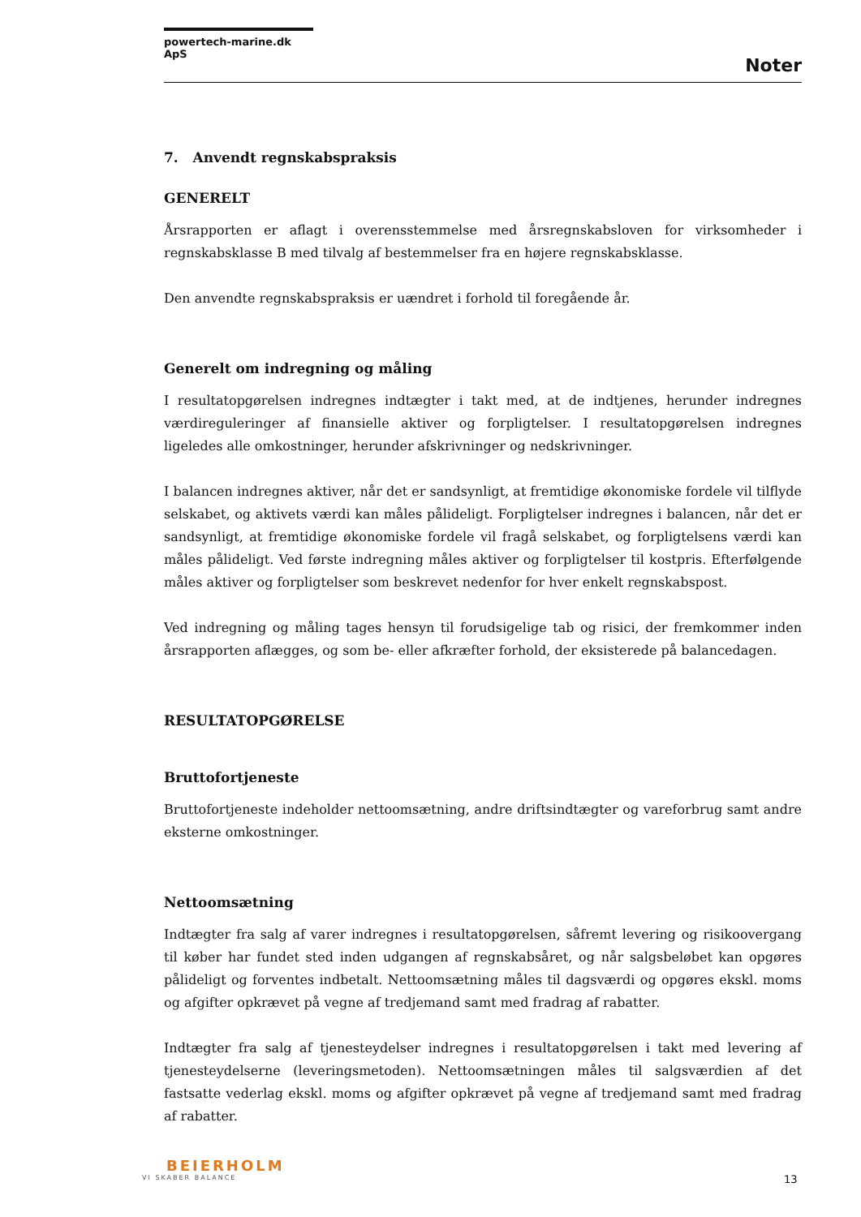powertech-marine.dk ApS
Noter
7. Anvendt regnskabspraksis
GENERELT
Årsrapporten er aflagt i overensstemmelse med årsregnskabsloven for virksomheder i regnskabsklasse B med tilvalg af bestemmelser fra en højere regnskabsklasse.
Den anvendte regnskabspraksis er uændret i forhold til foregående år.
Generelt om indregning og måling
I resultatopgørelsen indregnes indtægter i takt med, at de indtjenes, herunder indregnes værdireguleringer af finansielle aktiver og forpligtelser. I resultatopgørelsen indregnes ligeledes alle omkostninger, herunder afskrivninger og nedskrivninger.
I balancen indregnes aktiver, når det er sandsynligt, at fremtidige økonomiske fordele vil tilflyde selskabet, og aktivets værdi kan måles pålideligt. Forpligtelser indregnes i balancen, når det er sandsynligt, at fremtidige økonomiske fordele vil fragå selskabet, og forpligtelsens værdi kan måles pålideligt. Ved første indregning måles aktiver og forpligtelser til kostpris. Efterfølgende måles aktiver og forpligtelser som beskrevet nedenfor for hver enkelt regnskabspost.
Ved indregning og måling tages hensyn til forudsigelige tab og risici, der fremkommer inden årsrapporten aflægges, og som be- eller afkræfter forhold, der eksisterede på balancedagen.
RESULTATOPGØRELSE
Bruttofortjeneste
Bruttofortjeneste indeholder nettoomsætning, andre driftsindtægter og vareforbrug samt andre eksterne omkostninger.
Nettoomsætning
Indtægter fra salg af varer indregnes i resultatopgørelsen, såfremt levering og risikoovergang til køber har fundet sted inden udgangen af regnskabsåret, og når salgsbeløbet kan opgøres pålideligt og forventes indbetalt. Nettoomsætning måles til dagsværdi og opgøres ekskl. moms og afgifter opkrævet på vegne af tredjemand samt med fradrag af rabatter.
Indtægter fra salg af tjenesteydelser indregnes i resultatopgørelsen i takt med levering af tjenesteydelserne (leveringsmetoden). Nettoomsætningen måles til salgsværdien af det fastsatte vederlag ekskl. moms og afgifter opkrævet på vegne af tredjemand samt med fradrag af rabatter.
BEIERHOLM
VI SKABER BALANCE
13